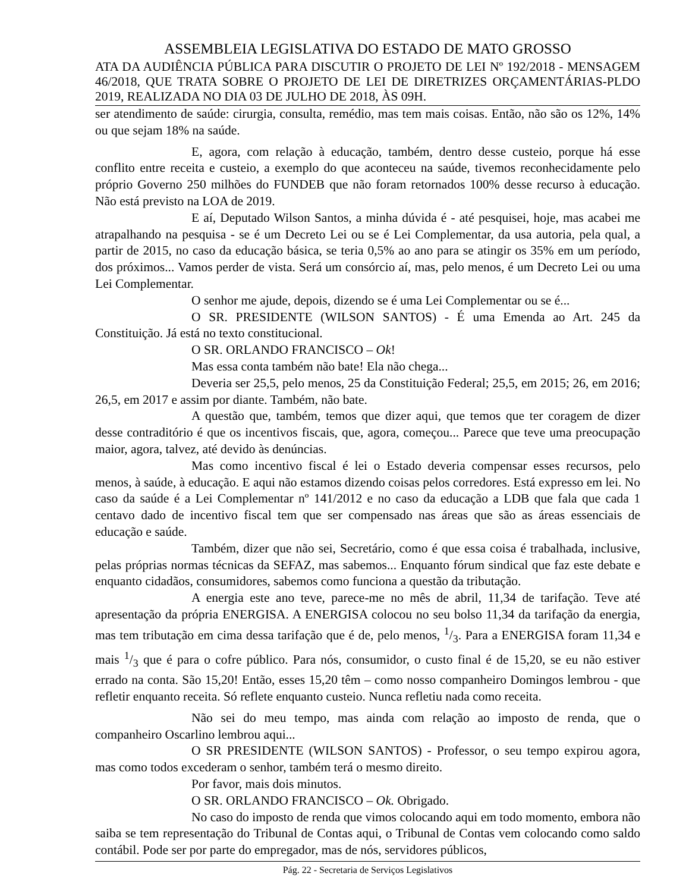ASSEMBLEIA LEGISLATIVA DO ESTADO DE MATO GROSSO
ATA DA AUDIÊNCIA PÚBLICA PARA DISCUTIR O PROJETO DE LEI Nº 192/2018 - MENSAGEM 46/2018, QUE TRATA SOBRE O PROJETO DE LEI DE DIRETRIZES ORÇAMENTÁRIAS-PLDO 2019, REALIZADA NO DIA 03 DE JULHO DE 2018, ÀS 09H.
ser atendimento de saúde: cirurgia, consulta, remédio, mas tem mais coisas. Então, não são os 12%, 14% ou que sejam 18% na saúde.
E, agora, com relação à educação, também, dentro desse custeio, porque há esse conflito entre receita e custeio, a exemplo do que aconteceu na saúde, tivemos reconhecidamente pelo próprio Governo 250 milhões do FUNDEB que não foram retornados 100% desse recurso à educação. Não está previsto na LOA de 2019.
E aí, Deputado Wilson Santos, a minha dúvida é - até pesquisei, hoje, mas acabei me atrapalhando na pesquisa - se é um Decreto Lei ou se é Lei Complementar, da usa autoria, pela qual, a partir de 2015, no caso da educação básica, se teria 0,5% ao ano para se atingir os 35% em um período, dos próximos... Vamos perder de vista. Será um consórcio aí, mas, pelo menos, é um Decreto Lei ou uma Lei Complementar.
O senhor me ajude, depois, dizendo se é uma Lei Complementar ou se é...
O SR. PRESIDENTE (WILSON SANTOS) - É uma Emenda ao Art. 245 da Constituição. Já está no texto constitucional.
O SR. ORLANDO FRANCISCO – Ok!
Mas essa conta também não bate! Ela não chega...
Deveria ser 25,5, pelo menos, 25 da Constituição Federal; 25,5, em 2015; 26, em 2016; 26,5, em 2017 e assim por diante. Também, não bate.
A questão que, também, temos que dizer aqui, que temos que ter coragem de dizer desse contraditório é que os incentivos fiscais, que, agora, começou... Parece que teve uma preocupação maior, agora, talvez, até devido às denúncias.
Mas como incentivo fiscal é lei o Estado deveria compensar esses recursos, pelo menos, à saúde, à educação. E aqui não estamos dizendo coisas pelos corredores. Está expresso em lei. No caso da saúde é a Lei Complementar nº 141/2012 e no caso da educação a LDB que fala que cada 1 centavo dado de incentivo fiscal tem que ser compensado nas áreas que são as áreas essenciais de educação e saúde.
Também, dizer que não sei, Secretário, como é que essa coisa é trabalhada, inclusive, pelas próprias normas técnicas da SEFAZ, mas sabemos... Enquanto fórum sindical que faz este debate e enquanto cidadãos, consumidores, sabemos como funciona a questão da tributação.
A energia este ano teve, parece-me no mês de abril, 11,34 de tarifação. Teve até apresentação da própria ENERGISA. A ENERGISA colocou no seu bolso 11,34 da tarifação da energia, mas tem tributação em cima dessa tarifação que é de, pelo menos, 1/3. Para a ENERGISA foram 11,34 e mais 1/3 que é para o cofre público. Para nós, consumidor, o custo final é de 15,20, se eu não estiver errado na conta. São 15,20! Então, esses 15,20 têm – como nosso companheiro Domingos lembrou - que refletir enquanto receita. Só reflete enquanto custeio. Nunca refletiu nada como receita.
Não sei do meu tempo, mas ainda com relação ao imposto de renda, que o companheiro Oscarlino lembrou aqui...
O SR PRESIDENTE (WILSON SANTOS) - Professor, o seu tempo expirou agora, mas como todos excederam o senhor, também terá o mesmo direito.
Por favor, mais dois minutos.
O SR. ORLANDO FRANCISCO – Ok. Obrigado.
No caso do imposto de renda que vimos colocando aqui em todo momento, embora não saiba se tem representação do Tribunal de Contas aqui, o Tribunal de Contas vem colocando como saldo contábil. Pode ser por parte do empregador, mas de nós, servidores públicos,
Pág. 22 - Secretaria de Serviços Legislativos